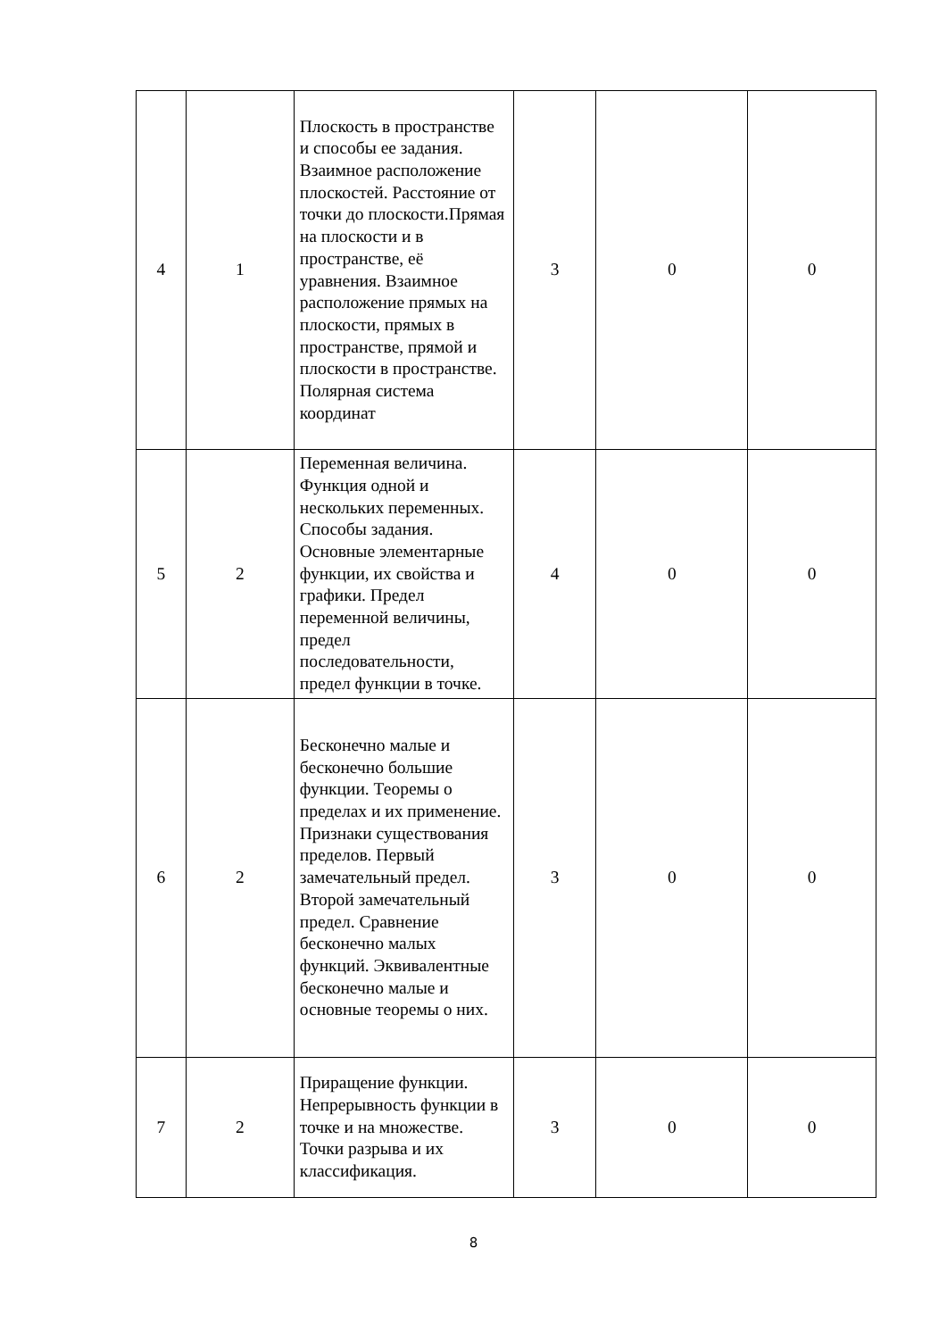| 4 | 1 | Плоскость в пространстве и способы ее задания. Взаимное расположение плоскостей. Расстояние от точки до плоскости.Прямая на плоскости и в пространстве, её уравнения. Взаимное расположение прямых на плоскости, прямых в пространстве, прямой и плоскости в пространстве. Полярная система координат | 3 | 0 | 0 |
| 5 | 2 | Переменная величина. Функция одной и нескольких переменных. Способы задания. Основные элементарные функции, их свойства и графики. Предел переменной величины, предел последовательности, предел функции в точке. | 4 | 0 | 0 |
| 6 | 2 | Бесконечно малые и бесконечно большие функции. Теоремы о пределах и их применение. Признаки существования пределов. Первый замечательный предел. Второй замечательный предел. Сравнение бесконечно малых функций. Эквивалентные бесконечно малые и основные теоремы о них. | 3 | 0 | 0 |
| 7 | 2 | Приращение функции. Непрерывность функции в точке и на множестве. Точки разрыва и их классификация. | 3 | 0 | 0 |
8